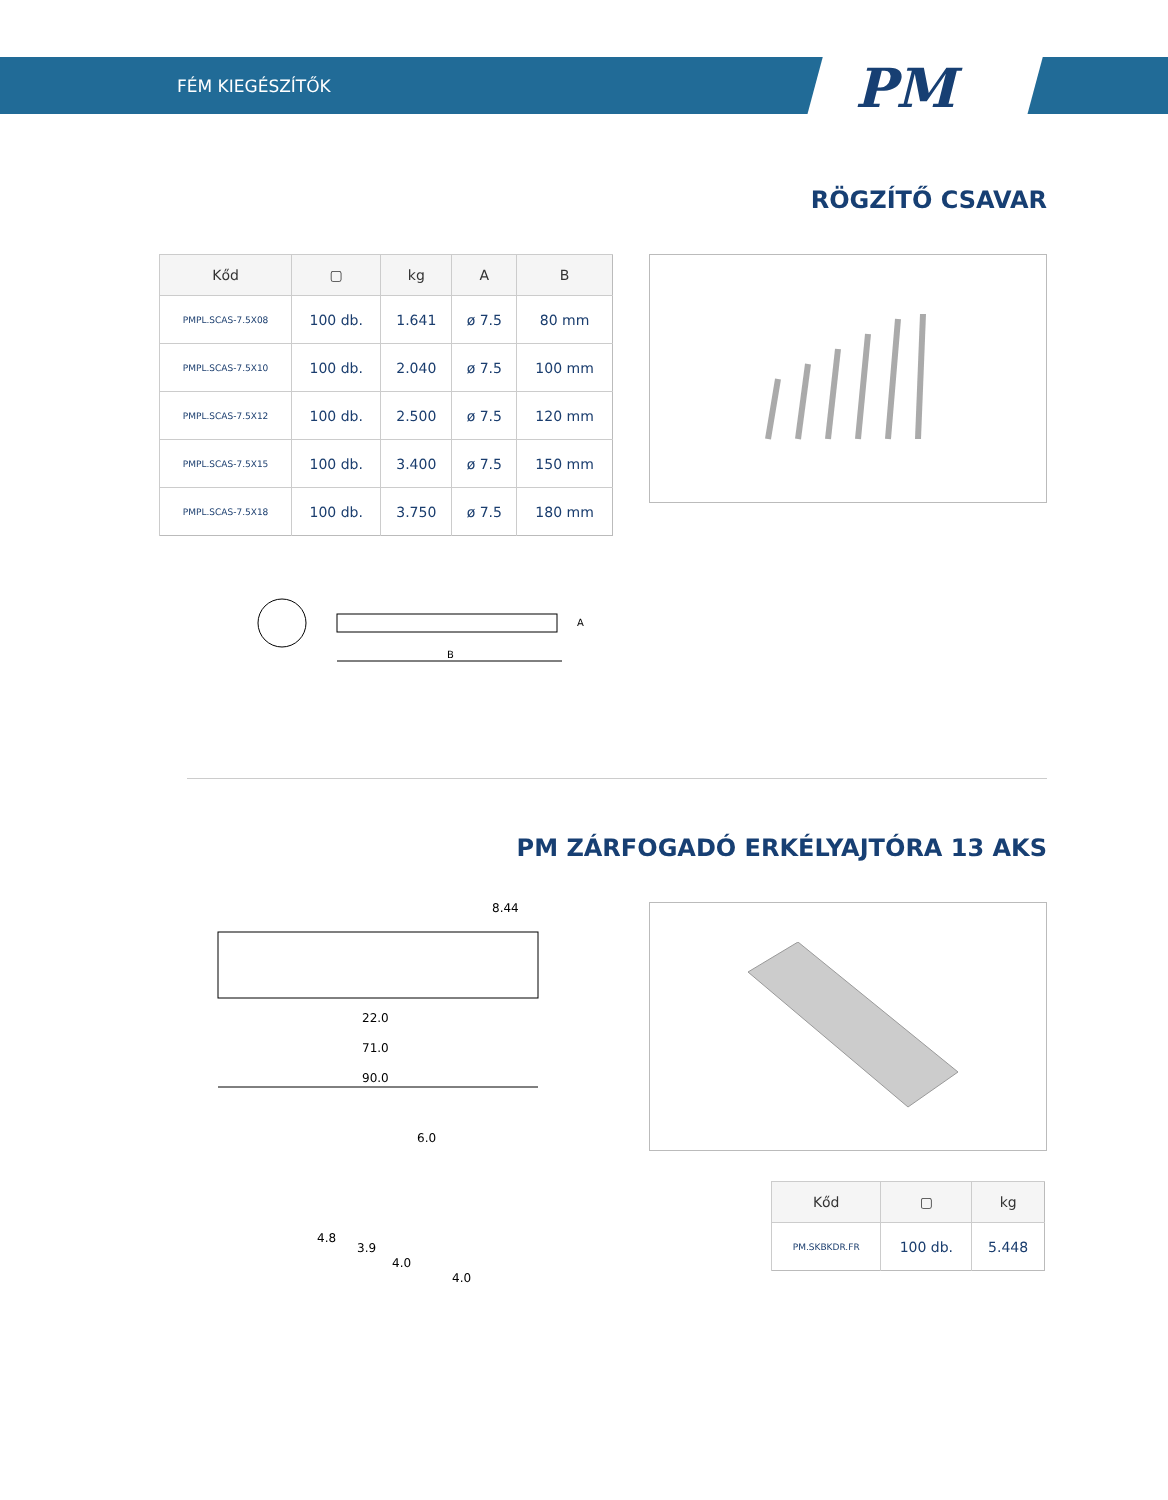FÉM KIEGÉSZÍTŐK PM
RÖGZÍTŐ CSAVAR
| Kőd | ▢ | kg | A | B |
| --- | --- | --- | --- | --- |
| PMPL.SCAS-7.5X08 | 100 db. | 1.641 | ø 7.5 | 80 mm |
| PMPL.SCAS-7.5X10 | 100 db. | 2.040 | ø 7.5 | 100 mm |
| PMPL.SCAS-7.5X12 | 100 db. | 2.500 | ø 7.5 | 120 mm |
| PMPL.SCAS-7.5X15 | 100 db. | 3.400 | ø 7.5 | 150 mm |
| PMPL.SCAS-7.5X18 | 100 db. | 3.750 | ø 7.5 | 180 mm |
B
A
PM ZÁRFOGADÓ ERKÉLYAJTÓRA 13 AKS
8.44
22.0
71.0
90.0
6.0
4.8
3.9
4.0
4.0
| Kőd | ▢ | kg |
| --- | --- | --- |
| PM.SKBKDR.FR | 100 db. | 5.448 |